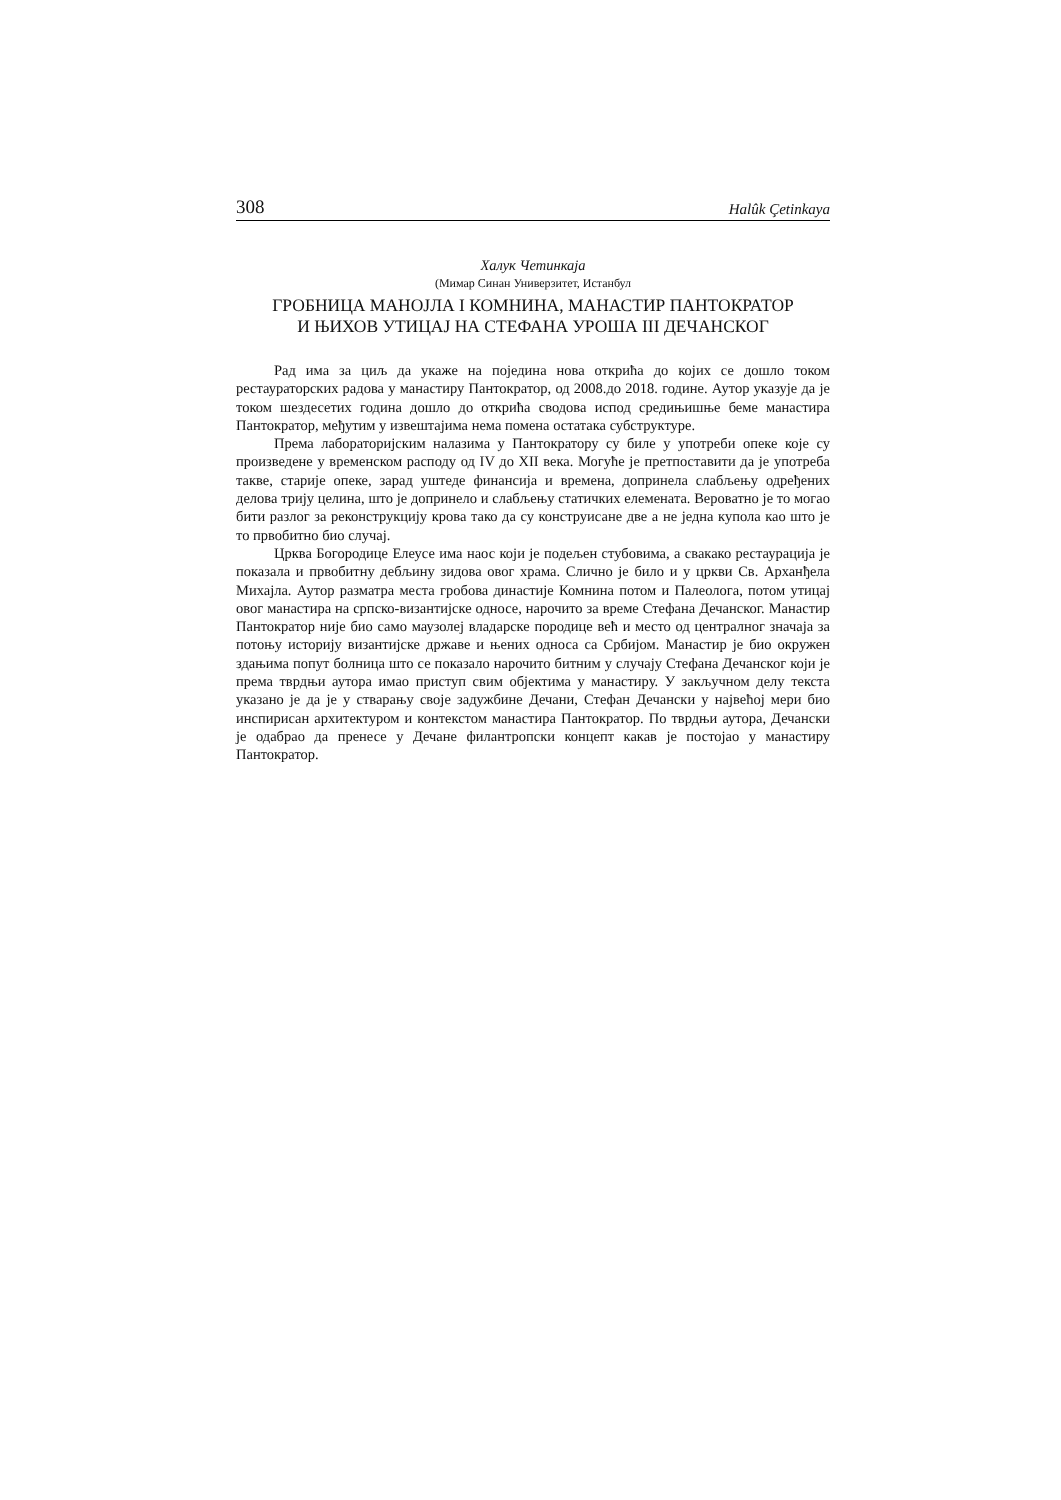308 Halûk Çetinkaya
Халук Четинкаја
(Мимар Синан Универзитет, Истанбул
ГРОБНИЦА МАНОЈЛА I КОМНИНА, МАНАСТИР ПАНТОКРАТОР
И ЊИХОВ УТИЦАЈ НА СТЕФАНА УРОША III ДЕЧАНСКОГ
Рад има за циљ да укаже на поједина нова открића до којих се дошло током рестаураторских радова у манастиру Пантократор, од 2008.до 2018. године. Аутор указује да је током шездесетих година дошло до открића сводова испод средињишње беме манастира Пантократор, међутим у извештајима нема помена остатака субструктуре.
Према лабораторијским налазима у Пантократору су биле у употреби опеке које су произведене у временском расподу од IV до XII века. Могуће је претпоставити да је употреба такве, старије опеке, зарад уштеде финансија и времена, допринела слабљењу одређених делова трију целина, што је допринело и слабљењу статичких елемената. Вероватно је то могао бити разлог за реконструкцију крова тако да су конструисане две а не једна купола као што је то првобитно био случај.
Црква Богородице Елеусе има наос који је подељен стубовима, а свакако рестаурација је показала и првобитну дебљину зидова овог храма. Слично је било и у цркви Св. Арханђела Михајла. Аутор разматра места гробова династије Комнина потом и Палеолога, потом утицај овог манастира на српско-византијске односе, нарочито за време Стефана Дечанског. Манастир Пантократор није био само маузолеј владарске породице већ и место од централног значаја за потоњу историју византијске државе и њених односа са Србијом. Манастир је био окружен здањима попут болница што се показало нарочито битним у случају Стефана Дечанског који је према тврдњи аутора имао приступ свим објектима у манастиру. У закључном делу текста указано је да је у стварању своје задужбине Дечани, Стефан Дечански у највећој мери био инспирисан архитектуром и контекстом манастира Пантократор. По тврдњи аутора, Дечански је одабрао да пренесе у Дечане филантропски концепт какав је постојао у манастиру Пантократор.